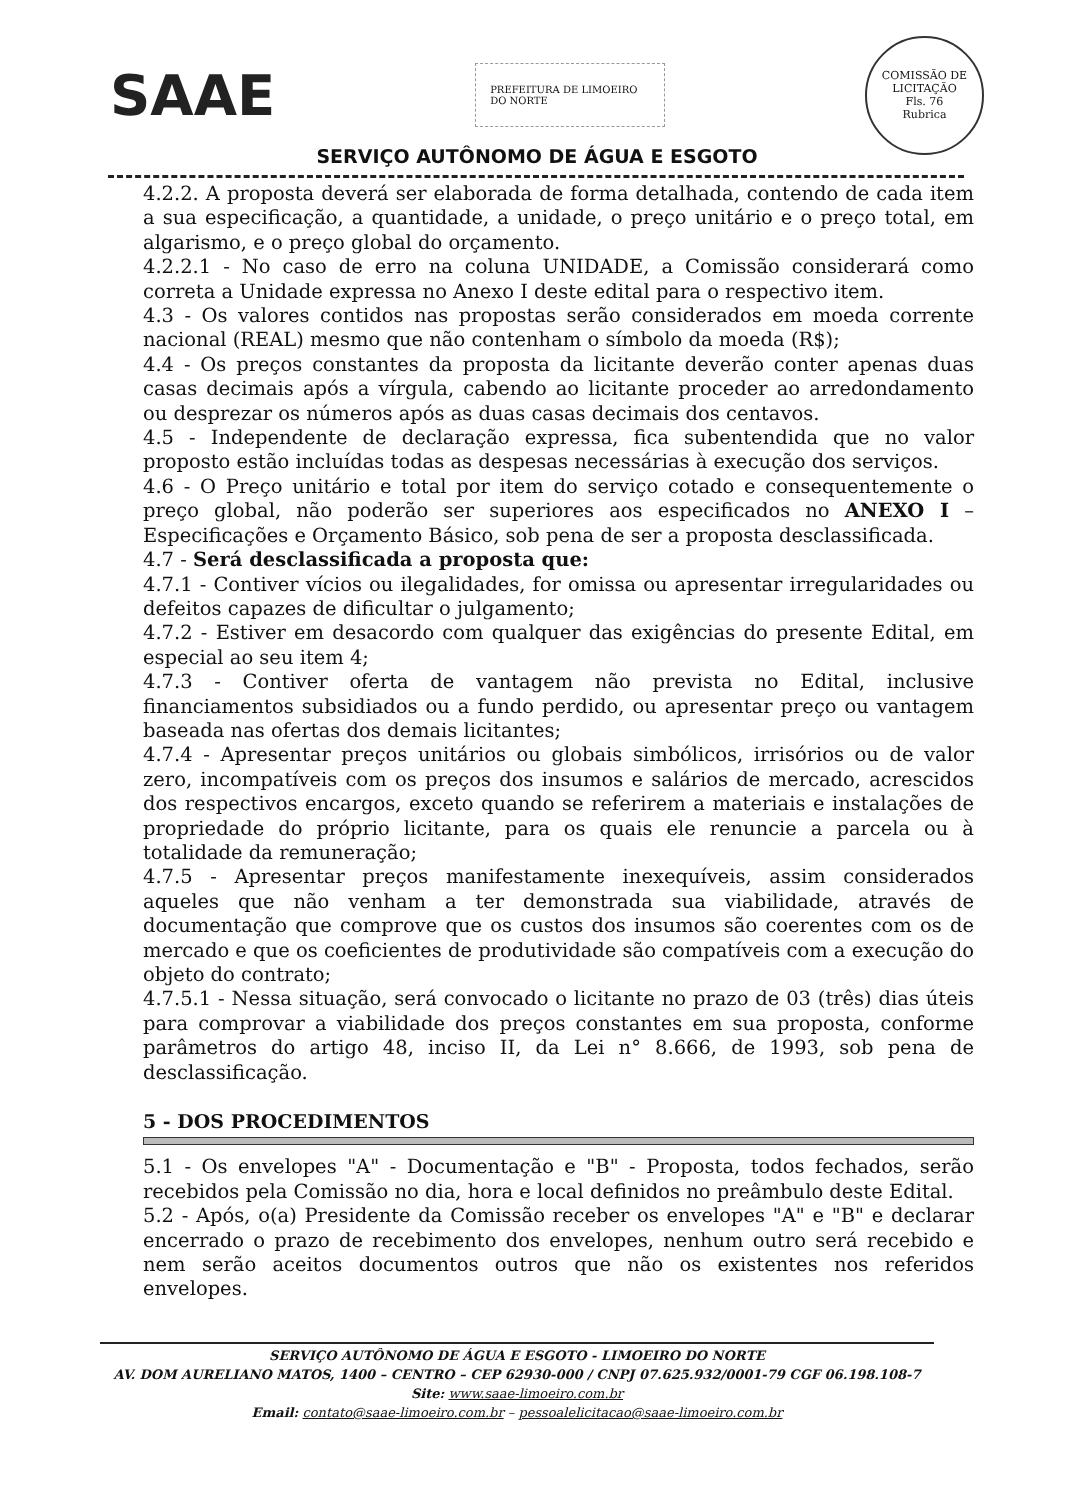SAAE
PREFEITURA DE LIMOEIRO DO NORTE
COMISSÃO DE LICITAÇÃO
Fls. 76
Rubrica
SERVIÇO AUTÔNOMO DE ÁGUA E ESGOTO
4.2.2. A proposta deverá ser elaborada de forma detalhada, contendo de cada item a sua especificação, a quantidade, a unidade, o preço unitário e o preço total, em algarismo, e o preço global do orçamento.
4.2.2.1 - No caso de erro na coluna UNIDADE, a Comissão considerará como correta a Unidade expressa no Anexo I deste edital para o respectivo item.
4.3 - Os valores contidos nas propostas serão considerados em moeda corrente nacional (REAL) mesmo que não contenham o símbolo da moeda (R$);
4.4 - Os preços constantes da proposta da licitante deverão conter apenas duas casas decimais após a vírgula, cabendo ao licitante proceder ao arredondamento ou desprezar os números após as duas casas decimais dos centavos.
4.5 - Independente de declaração expressa, fica subentendida que no valor proposto estão incluídas todas as despesas necessárias à execução dos serviços.
4.6 - O Preço unitário e total por item do serviço cotado e consequentemente o preço global, não poderão ser superiores aos especificados no ANEXO I – Especificações e Orçamento Básico, sob pena de ser a proposta desclassificada.
4.7 - Será desclassificada a proposta que:
4.7.1 - Contiver vícios ou ilegalidades, for omissa ou apresentar irregularidades ou defeitos capazes de dificultar o julgamento;
4.7.2 - Estiver em desacordo com qualquer das exigências do presente Edital, em especial ao seu item 4;
4.7.3 - Contiver oferta de vantagem não prevista no Edital, inclusive financiamentos subsidiados ou a fundo perdido, ou apresentar preço ou vantagem baseada nas ofertas dos demais licitantes;
4.7.4 - Apresentar preços unitários ou globais simbólicos, irrisórios ou de valor zero, incompatíveis com os preços dos insumos e salários de mercado, acrescidos dos respectivos encargos, exceto quando se referirem a materiais e instalações de propriedade do próprio licitante, para os quais ele renuncie a parcela ou à totalidade da remuneração;
4.7.5 - Apresentar preços manifestamente inexequíveis, assim considerados aqueles que não venham a ter demonstrada sua viabilidade, através de documentação que comprove que os custos dos insumos são coerentes com os de mercado e que os coeficientes de produtividade são compatíveis com a execução do objeto do contrato;
4.7.5.1 - Nessa situação, será convocado o licitante no prazo de 03 (três) dias úteis para comprovar a viabilidade dos preços constantes em sua proposta, conforme parâmetros do artigo 48, inciso II, da Lei n° 8.666, de 1993, sob pena de desclassificação.
5 - DOS PROCEDIMENTOS
5.1 - Os envelopes "A" - Documentação e "B" - Proposta, todos fechados, serão recebidos pela Comissão no dia, hora e local definidos no preâmbulo deste Edital.
5.2 - Após, o(a) Presidente da Comissão receber os envelopes "A" e "B" e declarar encerrado o prazo de recebimento dos envelopes, nenhum outro será recebido e nem serão aceitos documentos outros que não os existentes nos referidos envelopes.
SERVIÇO AUTÔNOMO DE ÁGUA E ESGOTO - LIMOEIRO DO NORTE
AV. DOM AURELIANO MATOS, 1400 – CENTRO – CEP 62930-000 / CNPJ 07.625.932/0001-79 CGF 06.198.108-7
Site: www.saae-limoeiro.com.br
Email: contato@saae-limoeiro.com.br – pessoalelicitacao@saae-limoeiro.com.br